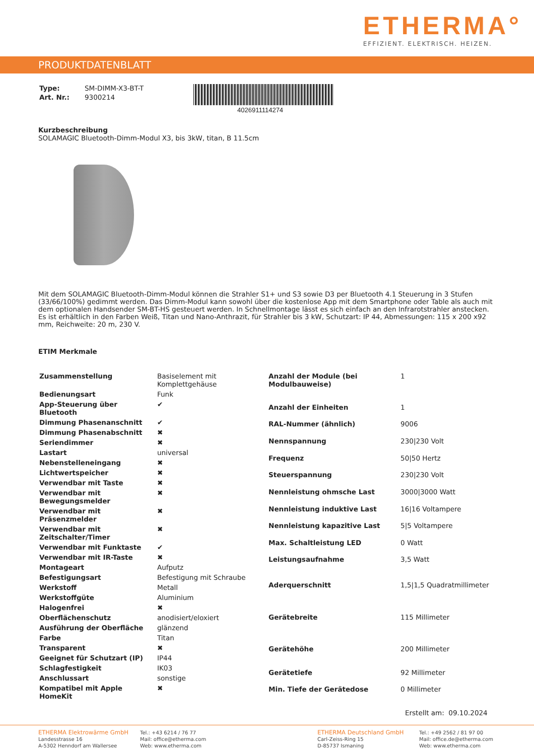ETHERMA°
EFFIZIENT. ELEKTRISCH. HEIZEN.
PRODUKTDATENBLATT
| Type: | SM-DIMM-X3-BT-T |
| Art. Nr.: | 9300214 |
4026911114274
Kurzbeschreibung
SOLAMAGIC Bluetooth-Dimm-Modul X3, bis 3kW, titan, B 11.5cm
Mit dem SOLAMAGIC Bluetooth-Dimm-Modul können die Strahler S1+ und S3 sowie D3 per Bluetooth 4.1 Steuerung in 3 Stufen (33/66/100%) gedimmt werden. Das Dimm-Modul kann sowohl über die kostenlose App mit dem Smartphone oder Table als auch mit dem optionalen Handsender SM-BT-HS gesteuert werden. In Schnellmontage lässt es sich einfach an den Infrarotstrahler anstecken. Es ist erhältlich in den Farben Weiß, Titan und Nano-Anthrazit, für Strahler bis 3 kW, Schutzart: IP 44, Abmessungen: 115 x 200 x92 mm, Reichweite: 20 m, 230 V.
ETIM Merkmale
| Zusammenstellung | Basiselement mit Komplettgehäuse |
| Bedienungsart | Funk |
| App-Steuerung über Bluetooth | ✔ |
| Dimmung Phasenanschnitt | ✔ |
| Dimmung Phasenabschnitt | ✖ |
| Seriendimmer | ✖ |
| Lastart | universal |
| Nebenstelleneingang | ✖ |
| Lichtwertspeicher | ✖ |
| Verwendbar mit Taste | ✖ |
| Verwendbar mit Bewegungsmelder | ✖ |
| Verwendbar mit Präsenzmelder | ✖ |
| Verwendbar mit Zeitschalter/Timer | ✖ |
| Verwendbar mit Funktaste | ✔ |
| Verwendbar mit IR-Taste | ✖ |
| Montageart | Aufputz |
| Befestigungsart | Befestigung mit Schraube |
| Werkstoff | Metall |
| Werkstoffgüte | Aluminium |
| Halogenfrei | ✖ |
| Oberflächenschutz | anodisiert/eloxiert |
| Ausführung der Oberfläche | glänzend |
| Farbe | Titan |
| Transparent | ✖ |
| Geeignet für Schutzart (IP) | IP44 |
| Schlagfestigkeit | IK03 |
| Anschlussart | sonstige |
| Kompatibel mit Apple HomeKit | ✖ |
| Anzahl der Module (bei Modulbauweise) | 1 |
| Anzahl der Einheiten | 1 |
| RAL-Nummer (ähnlich) | 9006 |
| Nennspannung | 230/230 Volt |
| Frequenz | 50/50 Hertz |
| Steuerspannung | 230/230 Volt |
| Nennleistung ohmsche Last | 3000/3000 Watt |
| Nennleistung induktive Last | 16/16 Voltampere |
| Nennleistung kapazitive Last | 5/5 Voltampere |
| Max. Schaltleistung LED | 0 Watt |
| Leistungsaufnahme | 3,5 Watt |
| Aderquerschnitt | 1,5/1,5 Quadratmillimeter |
| Gerätebreite | 115 Millimeter |
| Gerätehöhe | 200 Millimeter |
| Gerätetiefe | 92 Millimeter |
| Min. Tiefe der Gerätedose | 0 Millimeter |
Erstellt am: 09.10.2024
ETHERMA Elektrowärme GmbH
Landesstrasse 16
A-5302 Henndorf am Wallersee
Tel.: +43 6214 / 76 77
Mail: office@etherma.com
Web: www.etherma.com
ETHERMA Deutschland GmbH
Carl-Zeiss-Ring 15
D-85737 Ismaning
Tel.: +49 2562 / 81 97 00
Mail: office.de@etherma.com
Web: www.etherma.com